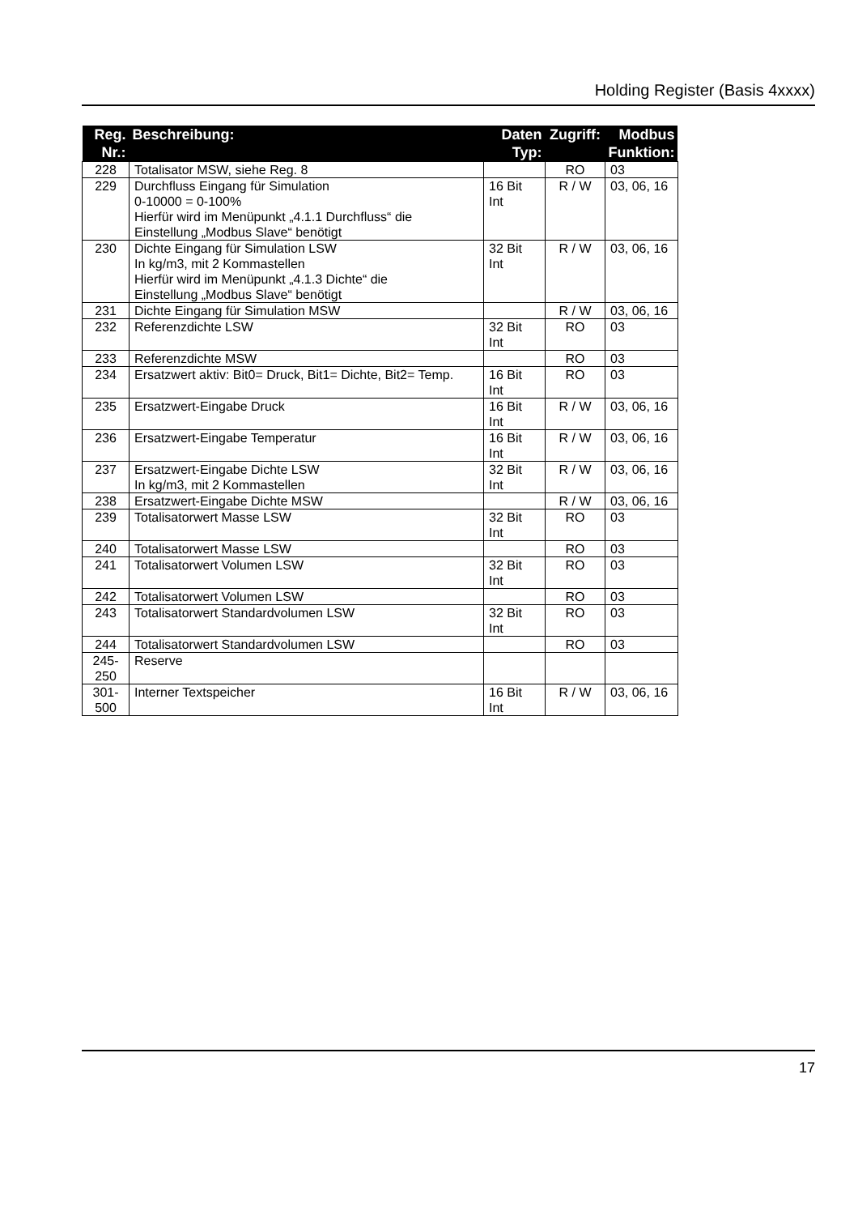Holding Register (Basis 4xxxx)
| Reg. Nr.: | Beschreibung: | Daten Typ: | Zugriff: | Modbus Funktion: |
| --- | --- | --- | --- | --- |
| 228 | Totalisator MSW, siehe Reg. 8 | | RO | 03 |
| 229 | Durchfluss Eingang für Simulation 0-10000 = 0-100% Hierfür wird im Menüpunkt „4.1.1 Durchfluss“ die Einstellung „Modbus Slave“ benötigt | 16 Bit Int | R / W | 03, 06, 16 |
| 230 | Dichte Eingang für Simulation LSW In kg/m3, mit 2 Kommastellen Hierfür wird im Menüpunkt „4.1.3 Dichte“ die Einstellung „Modbus Slave“ benötigt | 32 Bit Int | R / W | 03, 06, 16 |
| 231 | Dichte Eingang für Simulation MSW | | R / W | 03, 06, 16 |
| 232 | Referenzdichte LSW | 32 Bit Int | RO | 03 |
| 233 | Referenzdichte MSW | | RO | 03 |
| 234 | Ersatzwert aktiv: Bit0= Druck, Bit1= Dichte, Bit2= Temp. | 16 Bit Int | RO | 03 |
| 235 | Ersatzwert-Eingabe Druck | 16 Bit Int | R / W | 03, 06, 16 |
| 236 | Ersatzwert-Eingabe Temperatur | 16 Bit Int | R / W | 03, 06, 16 |
| 237 | Ersatzwert-Eingabe Dichte LSW In kg/m3, mit 2 Kommastellen | 32 Bit Int | R / W | 03, 06, 16 |
| 238 | Ersatzwert-Eingabe Dichte MSW | | R / W | 03, 06, 16 |
| 239 | Totalisatorwert Masse LSW | 32 Bit Int | RO | 03 |
| 240 | Totalisatorwert Masse LSW | | RO | 03 |
| 241 | Totalisatorwert Volumen LSW | 32 Bit Int | RO | 03 |
| 242 | Totalisatorwert Volumen LSW | | RO | 03 |
| 243 | Totalisatorwert Standardvolumen LSW | 32 Bit Int | RO | 03 |
| 244 | Totalisatorwert Standardvolumen LSW | | RO | 03 |
| 245- 250 | Reserve | | | |
| 301- 500 | Interner Textspeicher | 16 Bit Int | R / W | 03, 06, 16 |
17